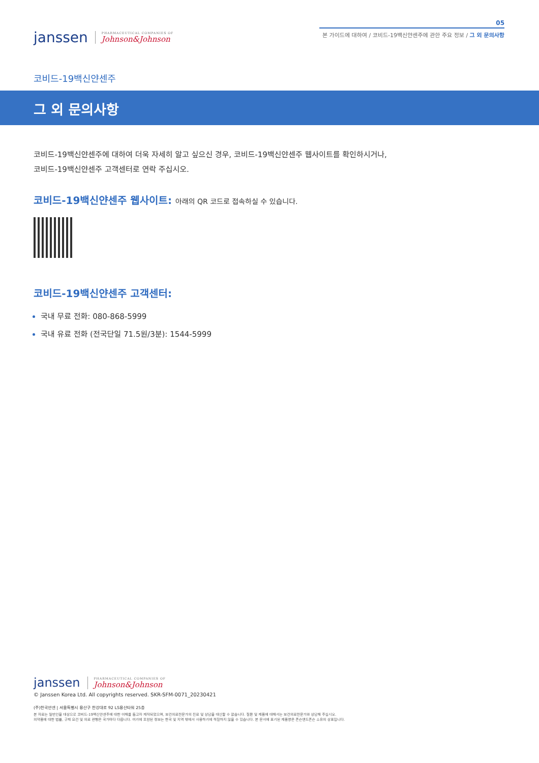janssen PHARMACEUTICAL COMPANIES OF
Johnson&Johnson
05
본 가이드에 대하여 / 코비드-19백신얀센주에 관한 주요 정보 / 그 외 문의사항
코비드-19백신얀센주
그 외 문의사항
코비드-19백신얀센주에 대하여 더욱 자세히 알고 싶으신 경우, 코비드-19백신얀센주 웹사이트를 확인하시거나,
코비드-19백신얀센주 고객센터로 연락 주십시오.
코비드-19백신얀센주 웹사이트: 아래의 QR 코드로 접속하실 수 있습니다.
코비드-19백신얀센주 고객센터:
국내 무료 전화: 080-868-5999
국내 유료 전화 (전국단일 71.5원/3분): 1544-5999
janssen PHARMACEUTICAL COMPANIES OF
Johnson&Johnson
© Janssen Korea Ltd. All copyrights reserved. SKR-SFM-0071_20230421
(주)한국얀센 | 서울특별시 용산구 한강대로 92 LS용산타워 25층
본 자료는 일반인을 대상으로 코비드-19백신얀센주에 대한 이해를 돕고자 제작되었으며, 보건의료전문가의 진료 및 상담을 대신할 수 없습니다. 질환 및 제품에 대해서는 보건의료전문가와 상담해 주십시오.
의약품에 대한 법률, 규제 요건 및 의료 관행은 국가마다 다릅니다. 여기에 포함된 정보는 한국 및 지역 밖에서 사용하기에 적절하지 않을 수 있습니다. 본 문서에 표기된 제품명은 존슨앤드존슨 소유의 상표입니다.